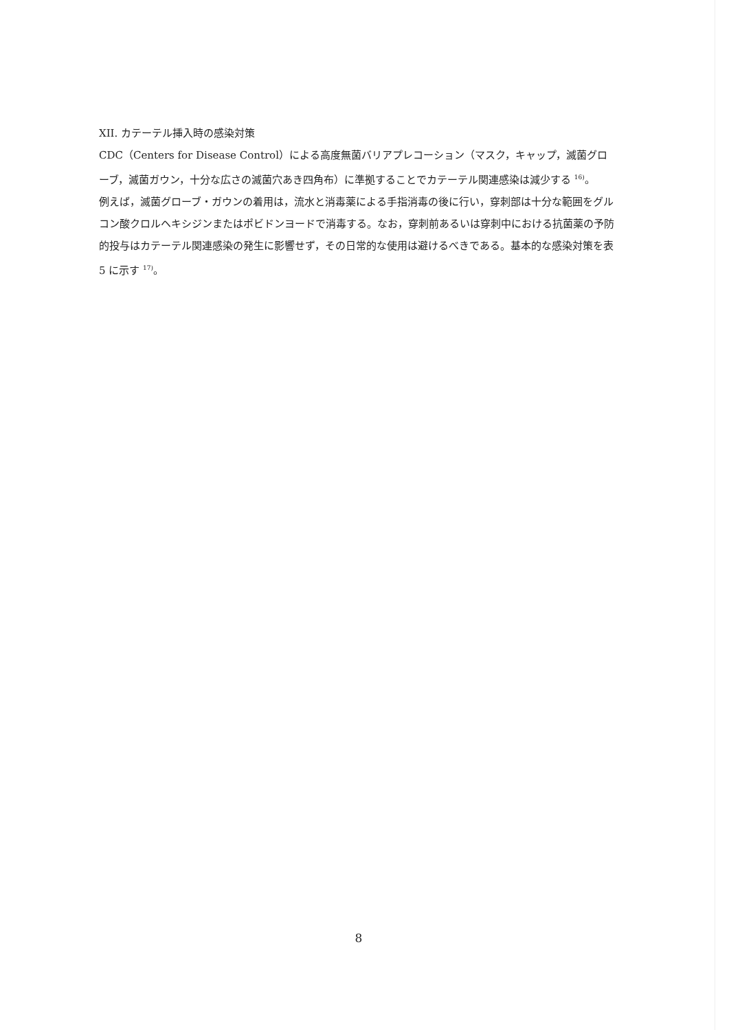XII. カテーテル挿入時の感染対策
CDC（Centers for Disease Control）による高度無菌バリアプレコーション（マスク，キャップ，滅菌グローブ，滅菌ガウン，十分な広さの滅菌穴あき四角布）に準拠することでカテーテル関連感染は減少する <sup>16)</sup>。
例えば，滅菌グローブ・ガウンの着用は，流水と消毒薬による手指消毒の後に行い，穿刺部は十分な範囲をグルコン酸クロルヘキシジンまたはポビドンヨードで消毒する。なお，穿刺前あるいは穿刺中における抗菌薬の予防的投与はカテーテル関連感染の発生に影響せず，その日常的な使用は避けるべきである。基本的な感染対策を表 5 に示す <sup>17)</sup>。
8